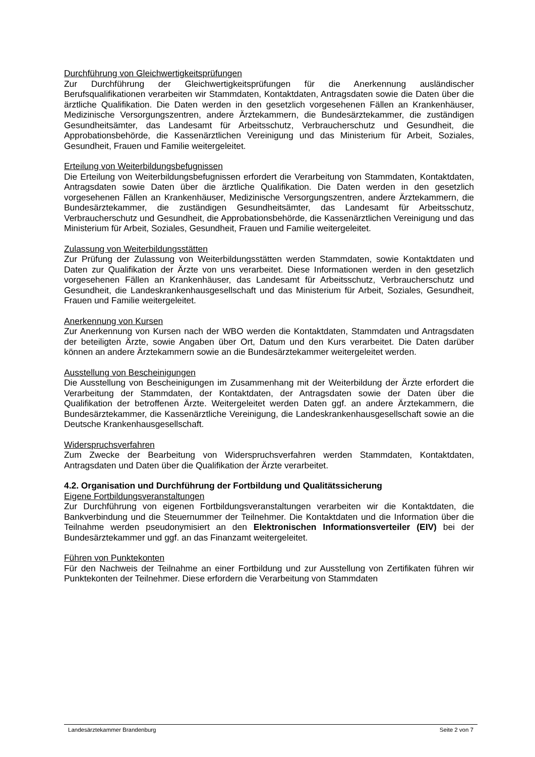Durchführung von Gleichwertigkeitsprüfungen
Zur Durchführung der Gleichwertigkeitsprüfungen für die Anerkennung ausländischer Berufsqualifikationen verarbeiten wir Stammdaten, Kontaktdaten, Antragsdaten sowie die Daten über die ärztliche Qualifikation. Die Daten werden in den gesetzlich vorgesehenen Fällen an Krankenhäuser, Medizinische Versorgungszentren, andere Ärztekammern, die Bundesärztekammer, die zuständigen Gesundheitsämter, das Landesamt für Arbeitsschutz, Verbraucherschutz und Gesundheit, die Approbationsbehörde, die Kassenärztlichen Vereinigung und das Ministerium für Arbeit, Soziales, Gesundheit, Frauen und Familie weitergeleitet.
Erteilung von Weiterbildungsbefugnissen
Die Erteilung von Weiterbildungsbefugnissen erfordert die Verarbeitung von Stammdaten, Kontaktdaten, Antragsdaten sowie Daten über die ärztliche Qualifikation. Die Daten werden in den gesetzlich vorgesehenen Fällen an Krankenhäuser, Medizinische Versorgungszentren, andere Ärztekammern, die Bundesärztekammer, die zuständigen Gesundheitsämter, das Landesamt für Arbeitsschutz, Verbraucherschutz und Gesundheit, die Approbationsbehörde, die Kassenärztlichen Vereinigung und das Ministerium für Arbeit, Soziales, Gesundheit, Frauen und Familie weitergeleitet.
Zulassung von Weiterbildungsstätten
Zur Prüfung der Zulassung von Weiterbildungsstätten werden Stammdaten, sowie Kontaktdaten und Daten zur Qualifikation der Ärzte von uns verarbeitet. Diese Informationen werden in den gesetzlich vorgesehenen Fällen an Krankenhäuser, das Landesamt für Arbeitsschutz, Verbraucherschutz und Gesundheit, die Landeskrankenhausgesellschaft und das Ministerium für Arbeit, Soziales, Gesundheit, Frauen und Familie weitergeleitet.
Anerkennung von Kursen
Zur Anerkennung von Kursen nach der WBO werden die Kontaktdaten, Stammdaten und Antragsdaten der beteiligten Ärzte, sowie Angaben über Ort, Datum und den Kurs verarbeitet. Die Daten darüber können an andere Ärztekammern sowie an die Bundesärztekammer weitergeleitet werden.
Ausstellung von Bescheinigungen
Die Ausstellung von Bescheinigungen im Zusammenhang mit der Weiterbildung der Ärzte erfordert die Verarbeitung der Stammdaten, der Kontaktdaten, der Antragsdaten sowie der Daten über die Qualifikation der betroffenen Ärzte. Weitergeleitet werden Daten ggf. an andere Ärztekammern, die Bundesärztekammer, die Kassenärztliche Vereinigung, die Landeskrankenhausgesellschaft sowie an die Deutsche Krankenhausgesellschaft.
Widerspruchsverfahren
Zum Zwecke der Bearbeitung von Widerspruchsverfahren werden Stammdaten, Kontaktdaten, Antragsdaten und Daten über die Qualifikation der Ärzte verarbeitet.
4.2. Organisation und Durchführung der Fortbildung und Qualitätssicherung
Eigene Fortbildungsveranstaltungen
Zur Durchführung von eigenen Fortbildungsveranstaltungen verarbeiten wir die Kontaktdaten, die Bankverbindung und die Steuernummer der Teilnehmer. Die Kontaktdaten und die Information über die Teilnahme werden pseudonymisiert an den Elektronischen Informationsverteiler (EIV) bei der Bundesärztekammer und ggf. an das Finanzamt weitergeleitet.
Führen von Punktekonten
Für den Nachweis der Teilnahme an einer Fortbildung und zur Ausstellung von Zertifikaten führen wir Punktekonten der Teilnehmer. Diese erfordern die Verarbeitung von Stammdaten
Landesärztekammer Brandenburg Seite 2 von 7